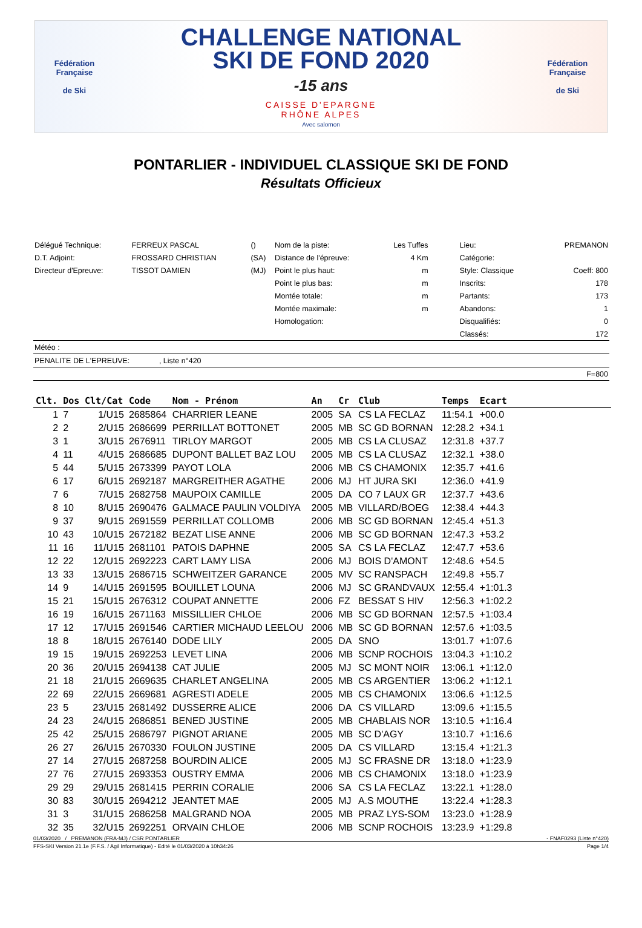Fédération Française
de Ski
CHALLENGE NATIONAL
SKI DE FOND 2020
-15 ans
CAISSE D'EPARGNE
RHÔNE ALPES
Avec salomon
Fédération Française
de Ski
PONTARLIER - INDIVIDUEL CLASSIQUE SKI DE FOND
Résultats Officieux
| Délégué Technique: | FERREUX PASCAL | () | Nom de la piste: | Les Tuffes | Lieu: | PREMANON |
| D.T. Adjoint: | FROSSARD CHRISTIAN | (SA) | Distance de l'épreuve: | 4 Km | Catégorie: | |
| Directeur d'Epreuve: | TISSOT DAMIEN | (MJ) | Point le plus haut: | m | Style: Classique | Coeff: 800 |
| | | | Point le plus bas: | m | Inscrits: | 178 |
| | | | Montée totale: | m | Partants: | 173 |
| | | | Montée maximale: | m | Abandons: | 1 |
| | | | Homologation: | | Disqualifiés: | 0 |
| | | | | | Classés: | 172 |
| Météo : | | | | | | |
| PENALITE DE L'EPREUVE: , Liste n°420 | | | | | | |
| F=800 | | | | | | |
| Clt. | Dos | Clt/Cat | Code | Nom - Prénom | An | Cr | Club | Temps | Ecart | |
| --- | --- | --- | --- | --- | --- | --- | --- | --- | --- | --- |
| 1 | 7 | 1/U15 | 2685864 | CHARRIER LEANE | 2005 | SA | CS LA FECLAZ | 11:54.1 | +00.0 | |
| 2 | 2 | 2/U15 | 2686699 | PERRILLAT BOTTONET | 2005 | MB | SC GD BORNAN | 12:28.2 | +34.1 | |
| 3 | 1 | 3/U15 | 2676911 | TIRLOY MARGOT | 2005 | MB | CS LA CLUSAZ | 12:31.8 | +37.7 | |
| 4 | 11 | 4/U15 | 2686685 | DUPONT BALLET BAZ LOU | 2005 | MB | CS LA CLUSAZ | 12:32.1 | +38.0 | |
| 5 | 44 | 5/U15 | 2673399 | PAYOT LOLA | 2006 | MB | CS CHAMONIX | 12:35.7 | +41.6 | |
| 6 | 17 | 6/U15 | 2692187 | MARGREITHER AGATHE | 2006 | MJ | HT JURA SKI | 12:36.0 | +41.9 | |
| 7 | 6 | 7/U15 | 2682758 | MAUPOIX CAMILLE | 2005 | DA | CO 7 LAUX GR | 12:37.7 | +43.6 | |
| 8 | 10 | 8/U15 | 2690476 | GALMACE PAULIN VOLDIYA | 2005 | MB | VILLARD/BOEG | 12:38.4 | +44.3 | |
| 9 | 37 | 9/U15 | 2691559 | PERRILLAT COLLOMB | 2006 | MB | SC GD BORNAN | 12:45.4 | +51.3 | |
| 10 | 43 | 10/U15 | 2672182 | BEZAT LISE ANNE | 2006 | MB | SC GD BORNAN | 12:47.3 | +53.2 | |
| 11 | 16 | 11/U15 | 2681101 | PATOIS DAPHNE | 2005 | SA | CS LA FECLAZ | 12:47.7 | +53.6 | |
| 12 | 22 | 12/U15 | 2692223 | CART LAMY LISA | 2006 | MJ | BOIS D'AMONT | 12:48.6 | +54.5 | |
| 13 | 33 | 13/U15 | 2686715 | SCHWEITZER GARANCE | 2005 | MV | SC RANSPACH | 12:49.8 | +55.7 | |
| 14 | 9 | 14/U15 | 2691595 | BOUILLET LOUNA | 2006 | MJ | SC GRANDVAUX | 12:55.4 | +1:01.3 | |
| 15 | 21 | 15/U15 | 2676312 | COUPAT ANNETTE | 2006 | FZ | BESSAT S HIV | 12:56.3 | +1:02.2 | |
| 16 | 19 | 16/U15 | 2671163 | MISSILLIER CHLOE | 2006 | MB | SC GD BORNAN | 12:57.5 | +1:03.4 | |
| 17 | 12 | 17/U15 | 2691546 | CARTIER MICHAUD LEELOU | 2006 | MB | SC GD BORNAN | 12:57.6 | +1:03.5 | |
| 18 | 8 | 18/U15 | 2676140 | DODE LILY | 2005 | DA | SNO | 13:01.7 | +1:07.6 | |
| 19 | 15 | 19/U15 | 2692253 | LEVET LINA | 2006 | MB | SCNP ROCHOIS | 13:04.3 | +1:10.2 | |
| 20 | 36 | 20/U15 | 2694138 | CAT JULIE | 2005 | MJ | SC MONT NOIR | 13:06.1 | +1:12.0 | |
| 21 | 18 | 21/U15 | 2669635 | CHARLET ANGELINA | 2005 | MB | CS ARGENTIER | 13:06.2 | +1:12.1 | |
| 22 | 69 | 22/U15 | 2669681 | AGRESTI ADELE | 2005 | MB | CS CHAMONIX | 13:06.6 | +1:12.5 | |
| 23 | 5 | 23/U15 | 2681492 | DUSSERRE ALICE | 2006 | DA | CS VILLARD | 13:09.6 | +1:15.5 | |
| 24 | 23 | 24/U15 | 2686851 | BENED JUSTINE | 2005 | MB | CHABLAIS NOR | 13:10.5 | +1:16.4 | |
| 25 | 42 | 25/U15 | 2686797 | PIGNOT ARIANE | 2005 | MB | SC D'AGY | 13:10.7 | +1:16.6 | |
| 26 | 27 | 26/U15 | 2670330 | FOULON JUSTINE | 2005 | DA | CS VILLARD | 13:15.4 | +1:21.3 | |
| 27 | 14 | 27/U15 | 2687258 | BOURDIN ALICE | 2005 | MJ | SC FRASNE DR | 13:18.0 | +1:23.9 | |
| 27 | 76 | 27/U15 | 2693353 | OUSTRY EMMA | 2006 | MB | CS CHAMONIX | 13:18.0 | +1:23.9 | |
| 29 | 29 | 29/U15 | 2681415 | PERRIN CORALIE | 2006 | SA | CS LA FECLAZ | 13:22.1 | +1:28.0 | |
| 30 | 83 | 30/U15 | 2694212 | JEANTET MAE | 2005 | MJ | A.S MOUTHE | 13:22.4 | +1:28.3 | |
| 31 | 3 | 31/U15 | 2686258 | MALGRAND NOA | 2005 | MB | PRAZ LYS-SOM | 13:23.0 | +1:28.9 | |
| 32 | 35 | 32/U15 | 2692251 | ORVAIN CHLOE | 2006 | MB | SCNP ROCHOIS | 13:23.9 | +1:29.8 | |
01/03/2020 / PREMANON (FRA-MJ) / CSR PONTARLIER - FNAF0293 (Liste n°420)
FFS-SKI Version 21.1e (F.F.S. / Agil Informatique) - Edité le 01/03/2020 à 10h34:26 Page 1/4